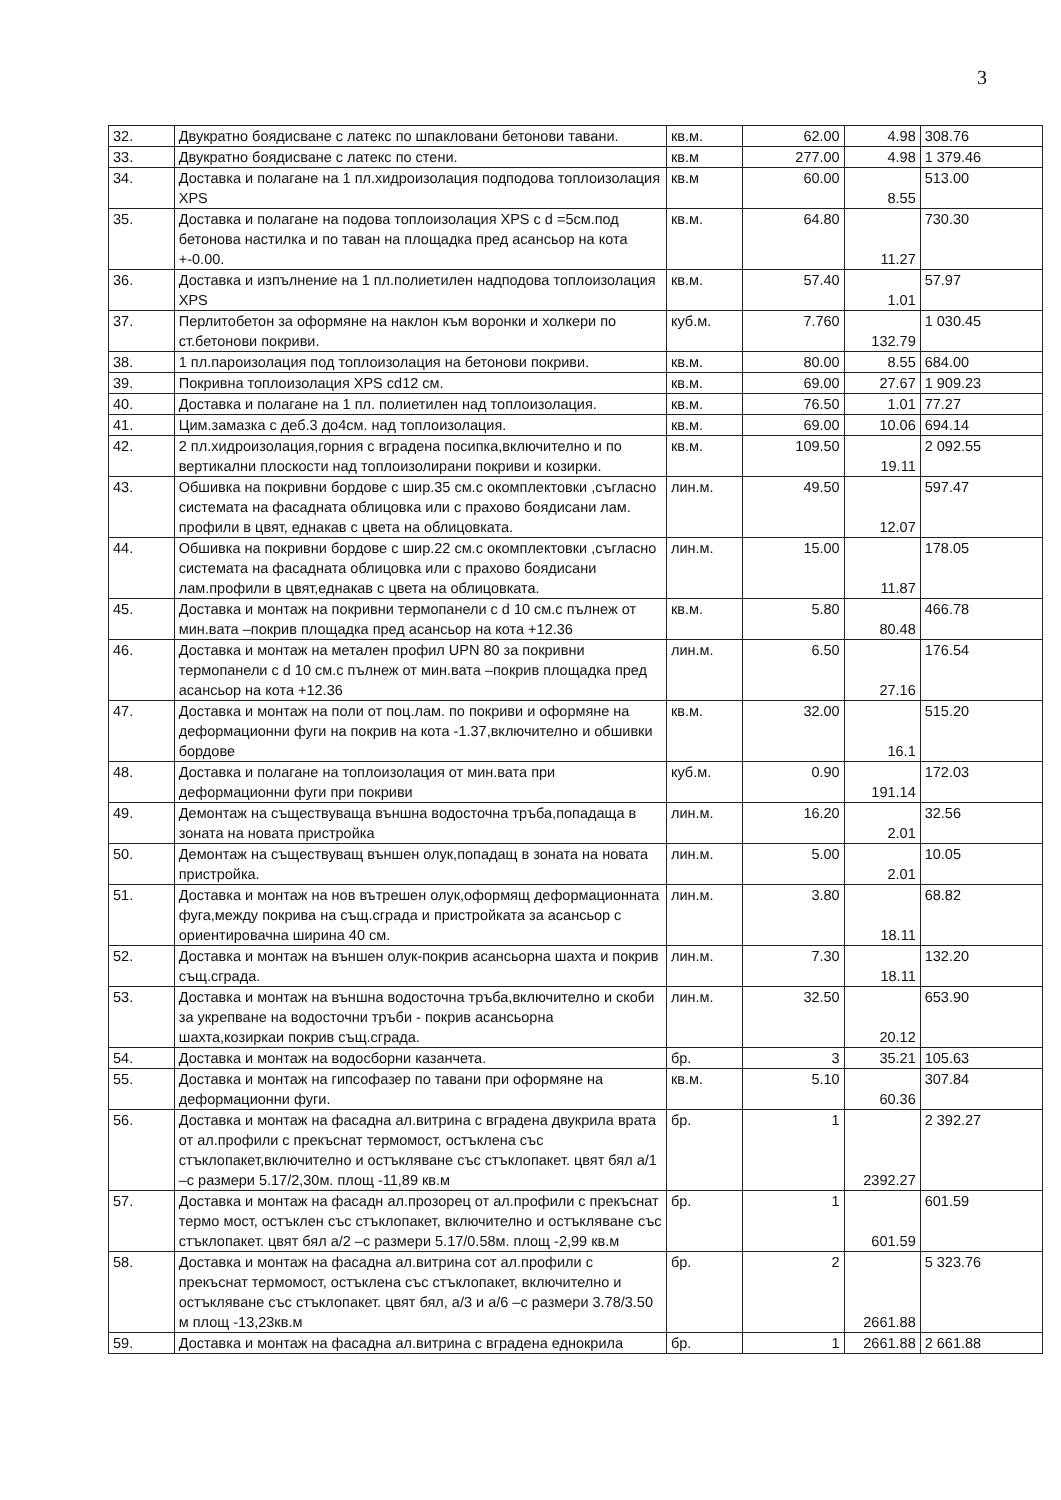3
| 32. | Двукратно боядисване с латекс по шпакловани бетонови тавани. | кв.м. | 62.00 | 4.98 | 308.76 |
| 33. | Двукратно боядисване с латекс по стени. | кв.м | 277.00 | 4.98 | 1 379.46 |
| 34. | Доставка и полагане на 1 пл.хидроизолация подподова топлоизолация XPS | кв.м | 60.00 | 8.55 | 513.00 |
| 35. | Доставка и полагане на подова топлоизолация XPS с d =5см.под бетонова настилка и по таван на площадка пред асансьор на кота +-0.00. | кв.м. | 64.80 | 11.27 | 730.30 |
| 36. | Доставка и изпълнение на 1 пл.полиетилен надподова топлоизолация XPS | кв.м. | 57.40 | 1.01 | 57.97 |
| 37. | Перлитобетон за оформяне на наклон към воронки и холкери по ст.бетонови покриви. | куб.м. | 7.760 | 132.79 | 1 030.45 |
| 38. | 1 пл.пароизолация под топлоизолация на бетонови покриви. | кв.м. | 80.00 | 8.55 | 684.00 |
| 39. | Покривна топлоизолация XPS cd12 см. | кв.м. | 69.00 | 27.67 | 1 909.23 |
| 40. | Доставка и полагане на 1 пл. полиетилен над топлоизолация. | кв.м. | 76.50 | 1.01 | 77.27 |
| 41. | Цим.замазка с деб.3 до4см. над топлоизолация. | кв.м. | 69.00 | 10.06 | 694.14 |
| 42. | 2 пл.хидроизолация,горния с вградена посипка,включително и по вертикални плоскости над топлоизолирани покриви и козирки. | кв.м. | 109.50 | 19.11 | 2 092.55 |
| 43. | Обшивка на покривни бордове с шир.35 см.с окомплектовки ,съгласно системата на фасадната облицовка или с прахово боядисани лам. профили в цвят, еднакав с цвета на облицовката. | лин.м. | 49.50 | 12.07 | 597.47 |
| 44. | Обшивка на покривни бордове с шир.22 см.с окомплектовки ,съгласно системата на фасадната облицовка или с прахово боядисани лам.профили в цвят,еднакав с цвета на облицовката. | лин.м. | 15.00 | 11.87 | 178.05 |
| 45. | Доставка и монтаж на покривни термопанели с d 10 см.с пълнеж от мин.вата –покрив площадка пред асансьор на кота +12.36 | кв.м. | 5.80 | 80.48 | 466.78 |
| 46. | Доставка и монтаж на метален профил UPN 80 за покривни термопанели с d 10 см.с пълнеж от мин.вата –покрив площадка пред асансьор на кота +12.36 | лин.м. | 6.50 | 27.16 | 176.54 |
| 47. | Доставка и монтаж на поли от поц.лам. по покриви и оформяне на деформационни фуги на покрив на кота -1.37,включително и обшивки бордове | кв.м. | 32.00 | 16.1 | 515.20 |
| 48. | Доставка и полагане на топлоизолация от мин.вата при деформационни фуги при покриви | куб.м. | 0.90 | 191.14 | 172.03 |
| 49. | Демонтаж на съществуваща външна водосточна тръба,попадаща в зоната на новата пристройка | лин.м. | 16.20 | 2.01 | 32.56 |
| 50. | Демонтаж на съществуващ външен олук,попадащ в зоната на новата пристройка. | лин.м. | 5.00 | 2.01 | 10.05 |
| 51. | Доставка и монтаж на нов вътрешен олук,оформящ деформационната фуга,между покрива на същ.сграда и пристройката за асансьор с ориентировачна ширина 40 см. | лин.м. | 3.80 | 18.11 | 68.82 |
| 52. | Доставка и монтаж на външен олук-покрив асансьорна шахта и покрив същ.сграда. | лин.м. | 7.30 | 18.11 | 132.20 |
| 53. | Доставка и монтаж на външна водосточна тръба,включително и скоби за укрепване на водосточни тръби - покрив асансьорна шахта,козиркаи покрив същ.сграда. | лин.м. | 32.50 | 20.12 | 653.90 |
| 54. | Доставка и монтаж на водосборни казанчета. | бр. | 3 | 35.21 | 105.63 |
| 55. | Доставка и монтаж на гипсофазер по тавани при оформяне на деформационни фуги. | кв.м. | 5.10 | 60.36 | 307.84 |
| 56. | Доставка и монтаж на фасадна ал.витрина с вградена двукрила врата от ал.профили с прекъснат термомост, остъклена със стъклопакет,включително и остъкляване със стъклопакет. цвят бял а/1 –с размери 5.17/2,30м. площ -11,89 кв.м | бр. | 1 | 2392.27 | 2 392.27 |
| 57. | Доставка и монтаж на фасадн ал.прозорец от ал.профили с прекъснат термо мост, остъклен със стъклопакет, включително и остъкляване със стъклопакет. цвят бял а/2 –с размери 5.17/0.58м. площ -2,99 кв.м | бр. | 1 | 601.59 | 601.59 |
| 58. | Доставка и монтаж на фасадна ал.витрина сот ал.профили с прекъснат термомост, остъклена със стъклопакет, включително и остъкляване със стъклопакет. цвят бял, а/3 и а/6 –с размери 3.78/3.50 м площ -13,23кв.м | бр. | 2 | 2661.88 | 5 323.76 |
| 59. | Доставка и монтаж на фасадна ал.витрина с вградена еднокрила | бр. | 1 | 2661.88 | 2 661.88 |